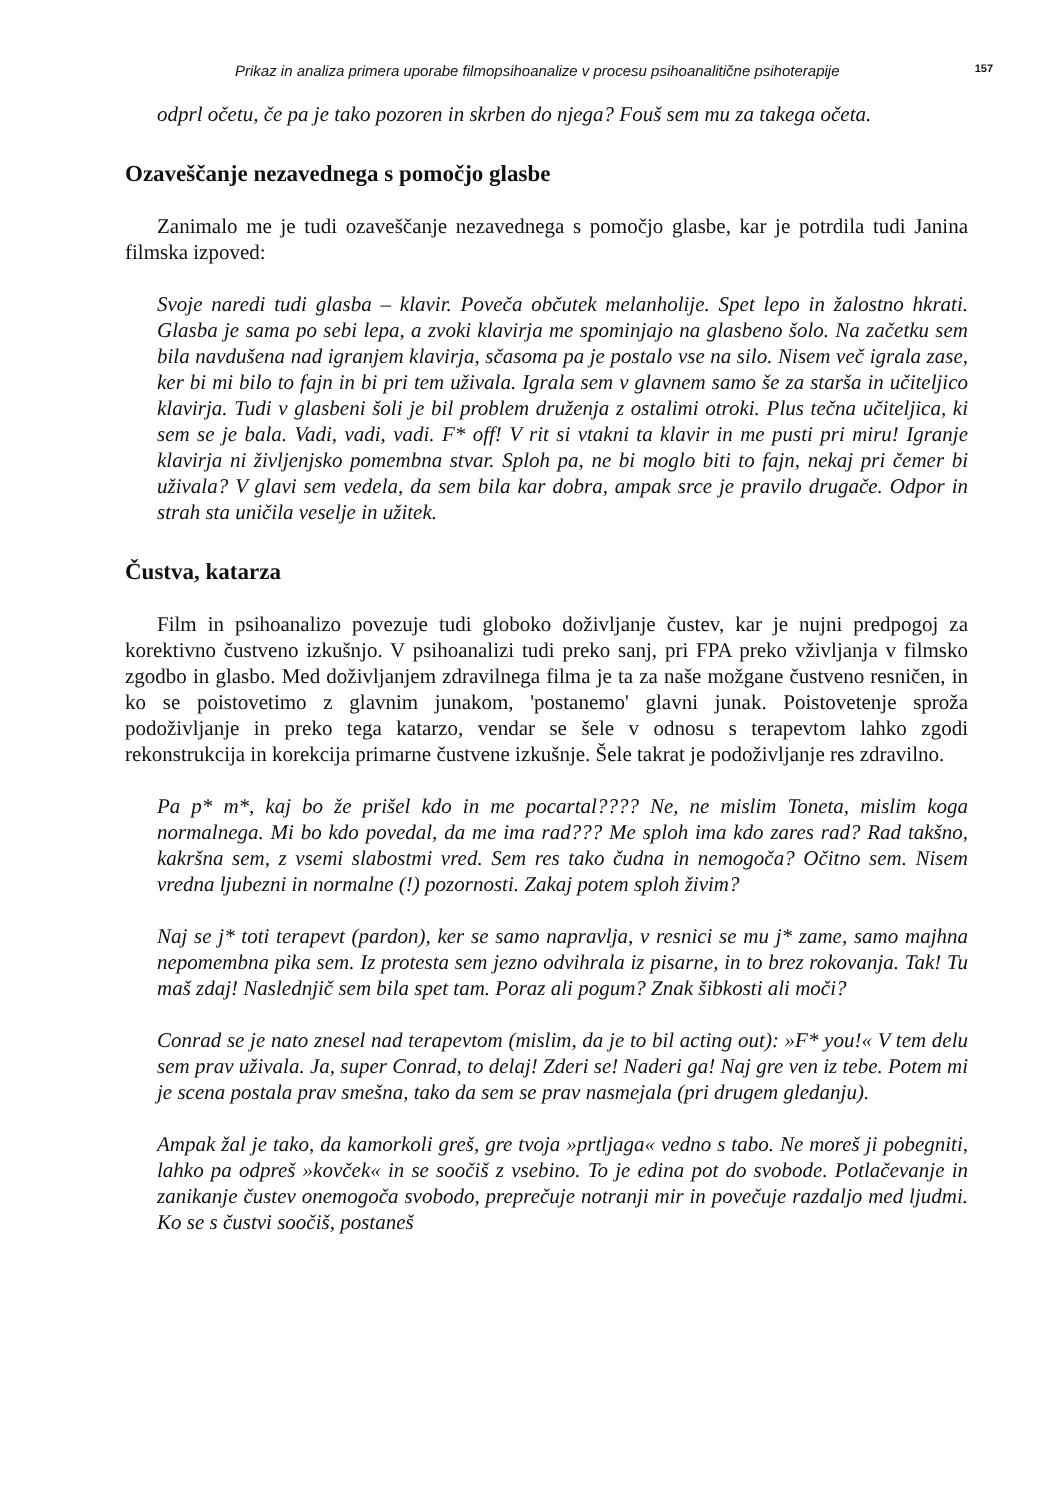Prikaz in analiza primera uporabe filmopsihoanalize v procesu psihoanalitične psihoterapije 157
odprl očetu, če pa je tako pozoren in skrben do njega? Fouš sem mu za takega očeta.
Ozaveščanje nezavednega s pomočjo glasbe
Zanimalo me je tudi ozaveščanje nezavednega s pomočjo glasbe, kar je potrdila tudi Janina filmska izpoved:
Svoje naredi tudi glasba – klavir. Poveča občutek melanholije. Spet lepo in žalostno hkrati. Glasba je sama po sebi lepa, a zvoki klavirja me spominjajo na glasbeno šolo. Na začetku sem bila navdušena nad igranjem klavirja, sčasoma pa je postalo vse na silo. Nisem več igrala zase, ker bi mi bilo to fajn in bi pri tem uživala. Igrala sem v glavnem samo še za starša in učiteljico klavirja. Tudi v glasbeni šoli je bil problem druženja z ostalimi otroki. Plus tečna učiteljica, ki sem se je bala. Vadi, vadi, vadi. F* off! V rit si vtakni ta klavir in me pusti pri miru! Igranje klavirja ni življenjsko pomembna stvar. Sploh pa, ne bi moglo biti to fajn, nekaj pri čemer bi uživala? V glavi sem vedela, da sem bila kar dobra, ampak srce je pravilo drugače. Odpor in strah sta uničila veselje in užitek.
Čustva, katarza
Film in psihoanalizo povezuje tudi globoko doživljanje čustev, kar je nujni predpogoj za korektivno čustveno izkušnjo. V psihoanalizi tudi preko sanj, pri FPA preko vživljanja v filmsko zgodbo in glasbo. Med doživljanjem zdravilnega filma je ta za naše možgane čustveno resničen, in ko se poistovetimo z glavnim junakom, 'postanemo' glavni junak. Poistovetenje sproža podoživljanje in preko tega katarzo, vendar se šele v odnosu s terapevtom lahko zgodi rekonstrukcija in korekcija primarne čustvene izkušnje. Šele takrat je podoživljanje res zdravilno.
Pa p* m*, kaj bo že prišel kdo in me pocartal???? Ne, ne mislim Toneta, mislim koga normalnega. Mi bo kdo povedal, da me ima rad??? Me sploh ima kdo zares rad? Rad takšno, kakršna sem, z vsemi slabostmi vred. Sem res tako čudna in nemogoča? Očitno sem. Nisem vredna ljubezni in normalne (!) pozornosti. Zakaj potem sploh živim?
Naj se j* toti terapevt (pardon), ker se samo napravlja, v resnici se mu j* zame, samo majhna nepomembna pika sem. Iz protesta sem jezno odvihrala iz pisarne, in to brez rokovanja. Tak! Tu maš zdaj! Naslednjič sem bila spet tam. Poraz ali pogum? Znak šibkosti ali moči?
Conrad se je nato znesel nad terapevtom (mislim, da je to bil acting out): »F* you!« V tem delu sem prav uživala. Ja, super Conrad, to delaj! Zderi se! Naderi ga! Naj gre ven iz tebe. Potem mi je scena postala prav smešna, tako da sem se prav nasmejala (pri drugem gledanju).
Ampak žal je tako, da kamorkoli greš, gre tvoja »prtljaga« vedno s tabo. Ne moreš ji pobegniti, lahko pa odpreš »kovček« in se soočiš z vsebino. To je edina pot do svobode. Potlačevanje in zanikanje čustev onemogoča svobodo, preprečuje notranji mir in povečuje razdaljo med ljudmi. Ko se s čustvi soočiš, postaneš